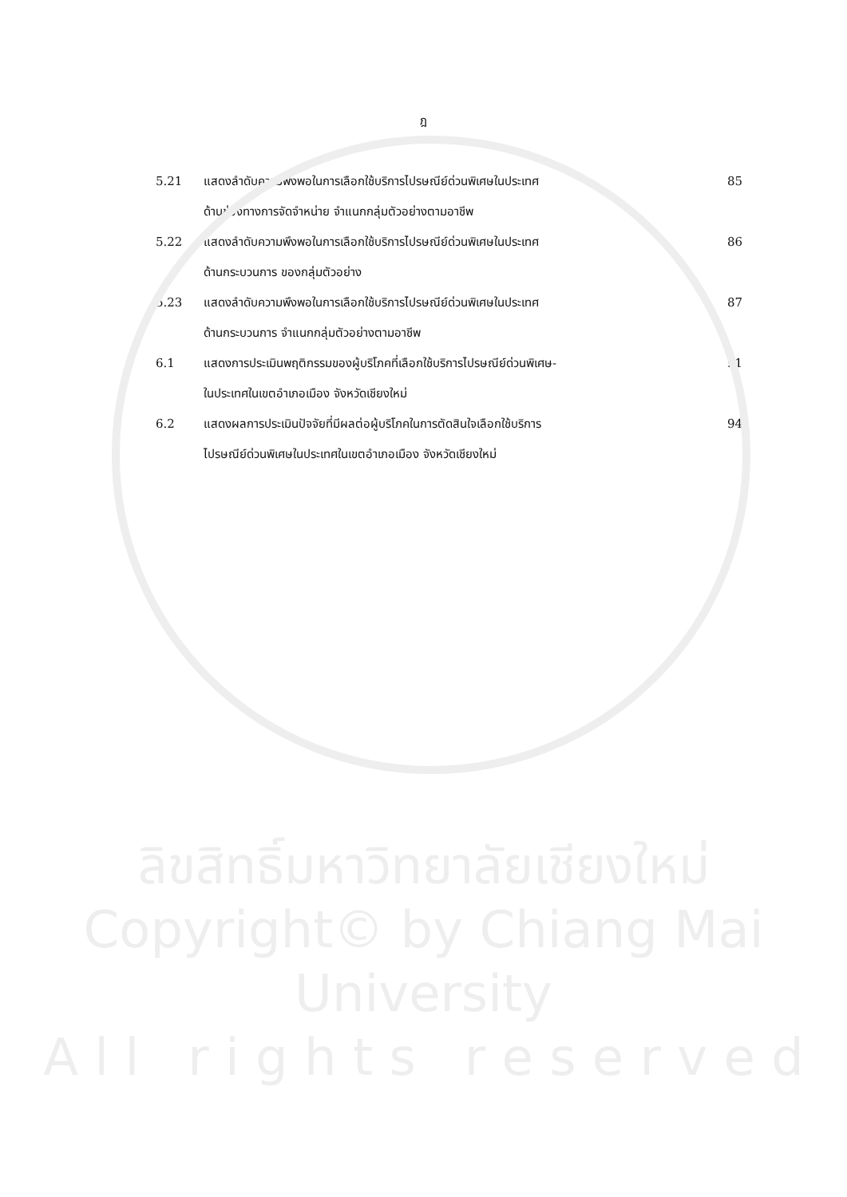ฎ
5.21 แสดงลำดับความพึงพอในการเลือกใช้บริการไปรษณีย์ด่วนพิเศษในประเทศ
ด้านช่องทางการจัดจำหน่าย จำแนกกลุ่มตัวอย่างตามอาชีพ
85
5.22 แสดงลำดับความพึงพอในการเลือกใช้บริการไปรษณีย์ด่วนพิเศษในประเทศ
ด้านกระบวนการ ของกลุ่มตัวอย่าง
86
5.23 แสดงลำดับความพึงพอในการเลือกใช้บริการไปรษณีย์ด่วนพิเศษในประเทศ
ด้านกระบวนการ จำแนกกลุ่มตัวอย่างตามอาชีพ
87
6.1 แสดงการประเมินพฤติกรรมของผู้บริโภคที่เลือกใช้บริการไปรษณีย์ด่วนพิเศษ-
ในประเทศในเขตอำเภอเมือง จังหวัดเชียงใหม่
91
6.2 แสดงผลการประเมินปัจจัยที่มีผลต่อผู้บริโภคในการตัดสินใจเลือกใช้บริการ
ไปรษณีย์ด่วนพิเศษในประเทศในเขตอำเภอเมือง จังหวัดเชียงใหม่
94
ลิขสิทธิ์มหาวิทยาลัยเชียงใหม่
Copyright© by Chiang Mai University
A l l r i g h t s r e s e r v e d